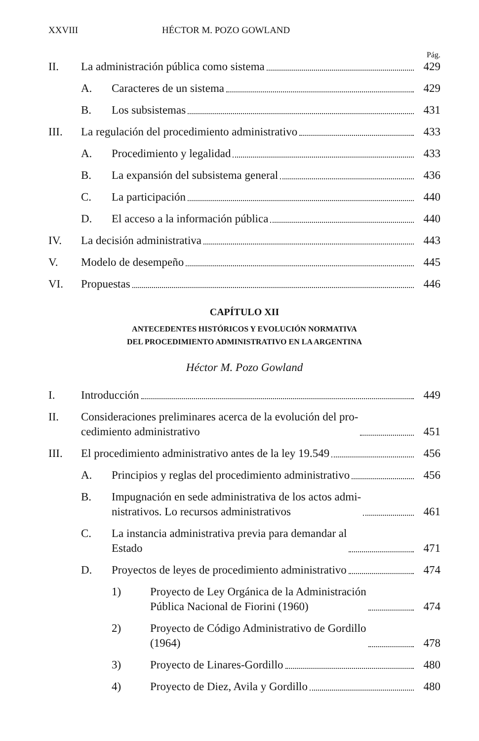XXVIII HÉCTOR M. POZO GOWLAND
Pág.
II. La administración pública como sistema 429
A. Caracteres de un sistema 429
B. Los subsistemas 431
III. La regulación del procedimiento administrativo 433
A. Procedimiento y legalidad 433
B. La expansión del subsistema general 436
C. La participación 440
D. El acceso a la información pública 440
IV. La decisión administrativa 443
V. Modelo de desempeño 445
VI. Propuestas 446
CAPÍTULO XII
ANTECEDENTES HISTÓRICOS Y EVOLUCIÓN NORMATIVA
DEL PROCEDIMIENTO ADMINISTRATIVO EN LA ARGENTINA
Héctor M. Pozo Gowland
I. Introducción 449
II. Consideraciones preliminares acerca de la evolución del pro-
cedimiento administrativo 451
III. El procedimiento administrativo antes de la ley 19.549 456
A. Principios y reglas del procedimiento administrativo 456
B. Impugnación en sede administrativa de los actos admi-
nistrativos. Lo recursos administrativos 461
C. La instancia administrativa previa para demandar al
Estado 471
D. Proyectos de leyes de procedimiento administrativo 474
1) Proyecto de Ley Orgánica de la Administración
Pública Nacional de Fiorini (1960) 474
2) Proyecto de Código Administrativo de Gordillo
(1964) 478
3) Proyecto de Linares-Gordillo 480
4) Proyecto de Diez, Avila y Gordillo 480